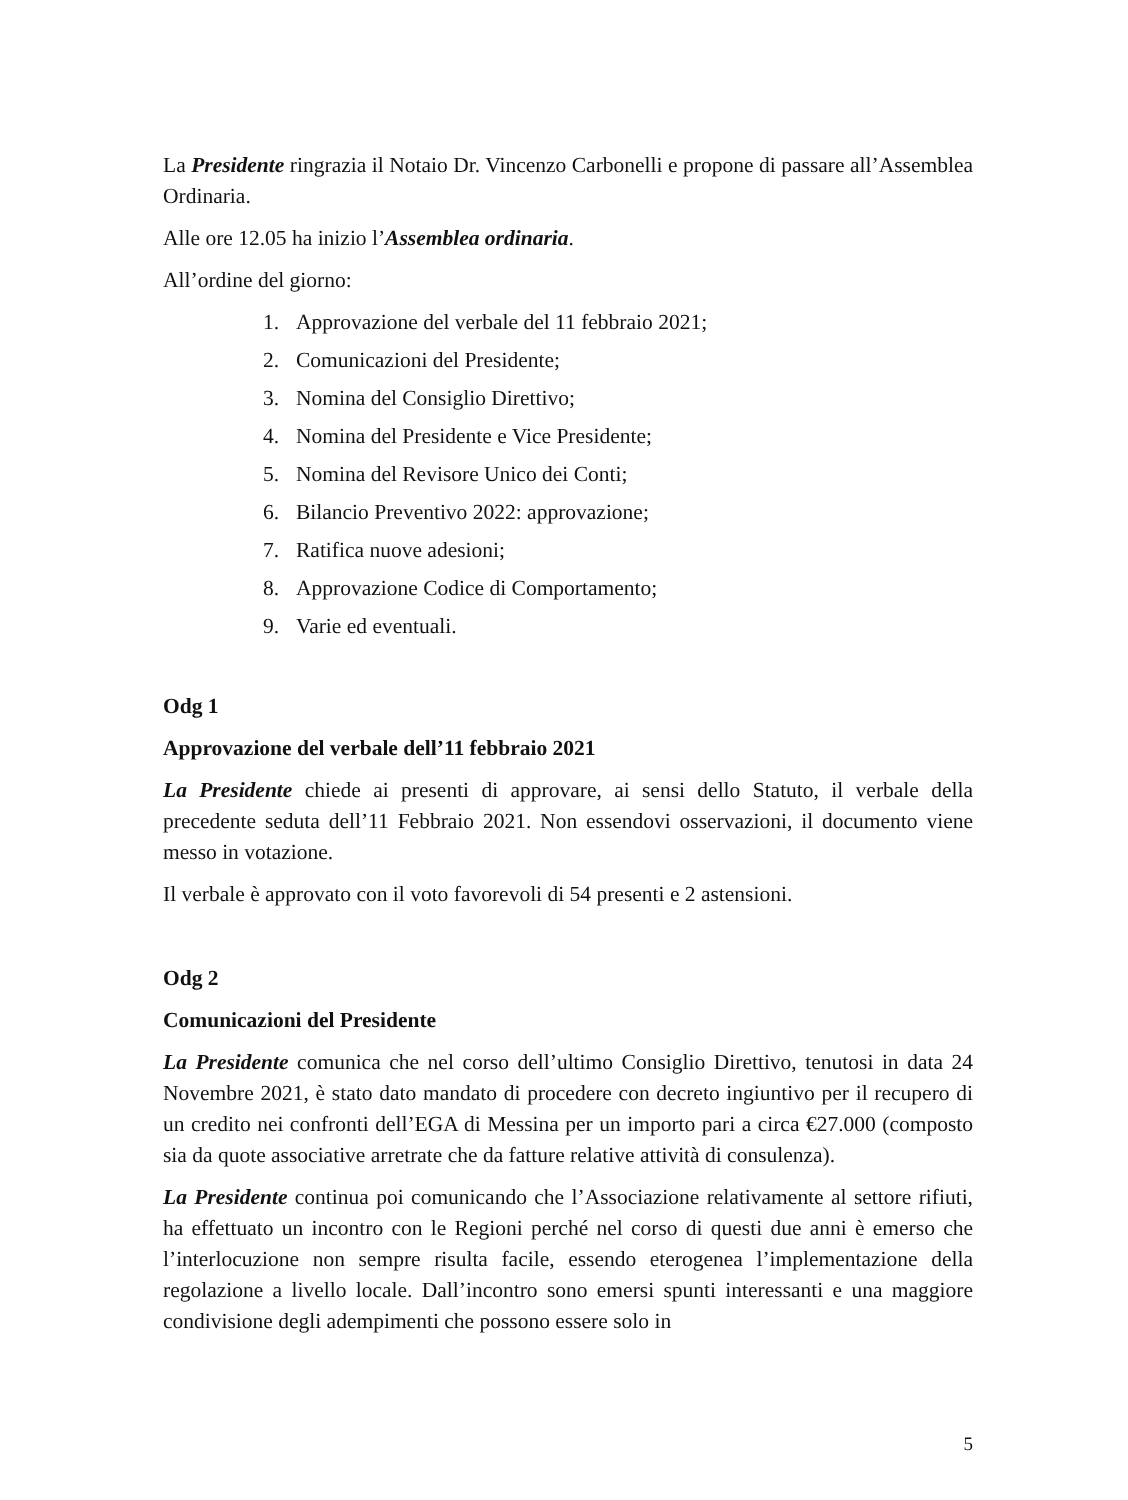La Presidente ringrazia il Notaio Dr. Vincenzo Carbonelli e propone di passare all’Assemblea Ordinaria.
Alle ore 12.05 ha inizio l’Assemblea ordinaria.
All’ordine del giorno:
1. Approvazione del verbale del 11 febbraio 2021;
2. Comunicazioni del Presidente;
3. Nomina del Consiglio Direttivo;
4. Nomina del Presidente e Vice Presidente;
5. Nomina del Revisore Unico dei Conti;
6. Bilancio Preventivo 2022: approvazione;
7. Ratifica nuove adesioni;
8. Approvazione Codice di Comportamento;
9. Varie ed eventuali.
Odg 1
Approvazione del verbale dell’11 febbraio 2021
La Presidente chiede ai presenti di approvare, ai sensi dello Statuto, il verbale della precedente seduta dell’11 Febbraio 2021. Non essendovi osservazioni, il documento viene messo in votazione.
Il verbale è approvato con il voto favorevoli di 54 presenti e 2 astensioni.
Odg 2
Comunicazioni del Presidente
La Presidente comunica che nel corso dell’ultimo Consiglio Direttivo, tenutosi in data 24 Novembre 2021, è stato dato mandato di procedere con decreto ingiuntivo per il recupero di un credito nei confronti dell’EGA di Messina per un importo pari a circa €27.000 (composto sia da quote associative arretrate che da fatture relative attività di consulenza).
La Presidente continua poi comunicando che l’Associazione relativamente al settore rifiuti, ha effettuato un incontro con le Regioni perché nel corso di questi due anni è emerso che l’interlocuzione non sempre risulta facile, essendo eterogenea l’implementazione della regolazione a livello locale. Dall’incontro sono emersi spunti interessanti e una maggiore condivisione degli adempimenti che possono essere solo in
5